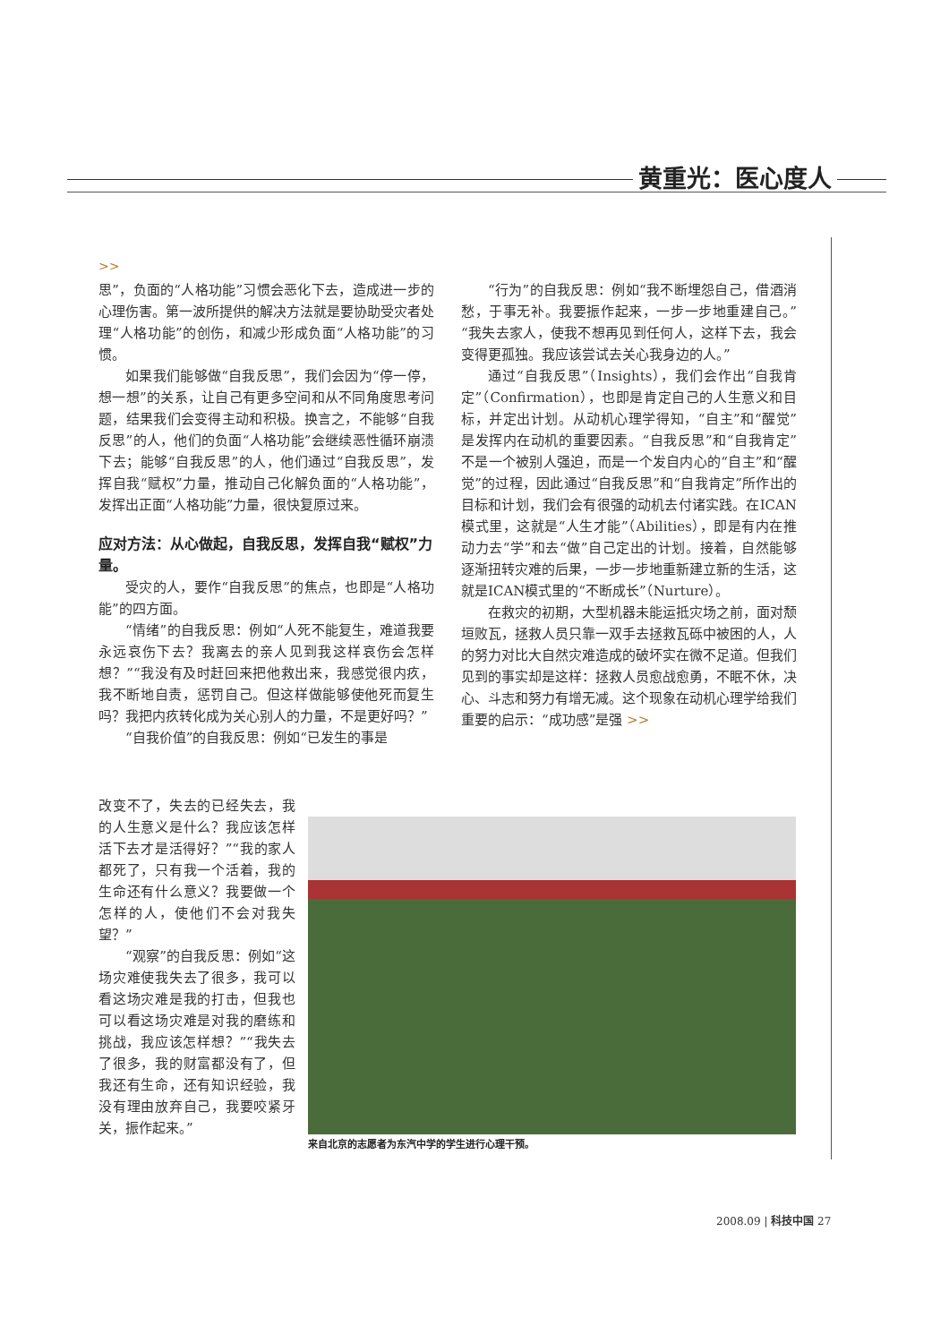黄重光：医心度人
>>
思”，负面的“人格功能”习惯会恶化下去，造成进一步的心理伤害。第一波所提供的解决方法就是要协助受灾者处理“人格功能”的创伤，和减少形成负面“人格功能”的习惯。
如果我们能够做“自我反思”，我们会因为“停一停，想一想”的关系，让自己有更多空间和从不同角度思考问题，结果我们会变得主动和积极。换言之，不能够“自我反思”的人，他们的负面“人格功能”会继续恶性循环崩溃下去；能够“自我反思”的人，他们通过“自我反思”，发挥自我“赋权”力量，推动自己化解负面的“人格功能”，发挥出正面“人格功能”力量，很快复原过来。
应对方法：从心做起，自我反思，发挥自我“赋权”力量。
受灾的人，要作“自我反思”的焦点，也即是“人格功能”的四方面。
“情绪”的自我反思：例如“人死不能复生，难道我要永远哀伤下去？我离去的亲人见到我这样哀伤会怎样想？”“我没有及时赶回来把他救出来，我感觉很内疚，我不断地自责，惩罚自己。但这样做能够使他死而复生吗？我把内疚转化成为关心别人的力量，不是更好吗？”
“自我价值”的自我反思：例如“已发生的事是
“行为”的自我反思：例如“我不断埋怨自己，借酒消愁，于事无补。我要振作起来，一步一步地重建自己。”“我失去家人，使我不想再见到任何人，这样下去，我会变得更孤独。我应该尝试去关心我身边的人。”
通过“自我反思”（Insights），我们会作出“自我肯定”（Confirmation），也即是肯定自己的人生意义和目标，并定出计划。从动机心理学得知，“自主”和“醒觉”是发挥内在动机的重要因素。“自我反思”和“自我肯定”不是一个被别人强迫，而是一个发自内心的“自主”和“醒觉”的过程，因此通过“自我反思”和“自我肯定”所作出的目标和计划，我们会有很强的动机去付诸实践。在ICAN模式里，这就是“人生才能”（Abilities），即是有内在推动力去“学”和去“做”自己定出的计划。接着，自然能够逐渐扭转灾难的后果，一步一步地重新建立新的生活，这就是ICAN模式里的“不断成长”（Nurture）。
在救灾的初期，大型机器未能运抵灾场之前，面对颓垣败瓦，拯救人员只靠一双手去拯救瓦砾中被困的人，人的努力对比大自然灾难造成的破坏实在微不足道。但我们见到的事实却是这样：拯救人员愈战愈勇，不眠不休，决心、斗志和努力有增无减。这个现象在动机心理学给我们重要的启示：“成功感”是强 >>
改变不了，失去的已经失去，我的人生意义是什么？我应该怎样活下去才是活得好？”“我的家人都死了，只有我一个活着，我的生命还有什么意义？我要做一个怎样的人，使他们不会对我失望？”
“观察”的自我反思：例如“这场灾难使我失去了很多，我可以看这场灾难是我的打击，但我也可以看这场灾难是对我的磨练和挑战，我应该怎样想？”“我失去了很多，我的财富都没有了，但我还有生命，还有知识经验，我没有理由放弃自己，我要咬紧牙关，振作起来。”
来自北京的志愿者为东汽中学的学生进行心理干预。
2008.09 | 科技中国 27